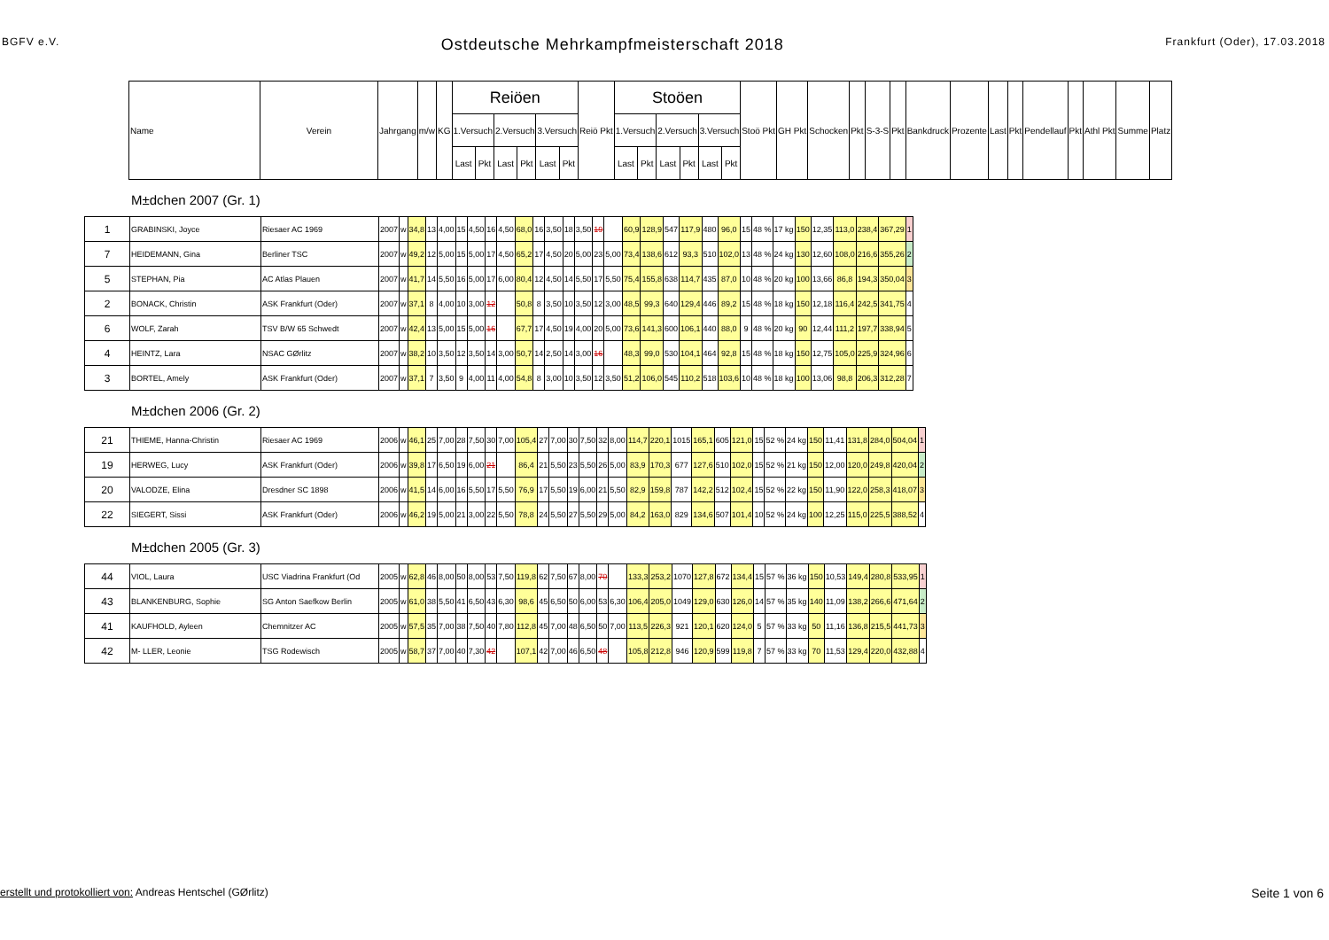BGFV e.V. Ostdeutsche Mehrkampfmeisterschaft 2018 Frankfurt (Oder), 17.03.2018
| Name | Verein | Jahrgang | m/w | KG | Reiöen | | | | | | Reiö Pkt | Stoöen | | | | | | Stoö Pkt | GH Pkt | Schocken | Pkt | S-3-S | Pkt | Bankdruck | Prozente | Last | Pkt | Pendellauf | Pkt | Athl Pkt | Summe | Platz |
| --- | --- | --- | --- | --- | --- | --- | --- | --- | --- | --- | --- | --- | --- | --- | --- | --- | --- | --- | --- | --- | --- | --- | --- | --- | --- | --- | --- | --- | --- | --- | --- | --- |
| | | | | | 1.Versuch | | 2.Versuch | | 3.Versuch | | | 1.Versuch | | 2.Versuch | | 3.Versuch | | | | | | | | | | | | | | | | |
| | | | | | Last | Pkt | Last | Pkt | Last | Pkt | | Last | Pkt | Last | Pkt | Last | Pkt | | | | | | | | | | | | | | | |
M±dchen 2007 (Gr. 1)
| 1 | GRABINSKI, Joyce | Riesaer AC 1969 | 2007 | w | 34,8 | 13 | 4,00 | 15 | 4,50 | 16 | 4,50 | 68,0 | 16 | 3,50 | 18 | 3,50 | 19 | | 60,9 | 128,9 | 547 | 117,9 | 480 | 96,0 | 15 | 48 % | 17 kg | 150 | 12,35 | 113,0 | 238,4 | 367,29 | 1 |
| 7 | HEIDEMANN, Gina | Berliner TSC | 2007 | w | 49,2 | 12 | 5,00 | 15 | 5,00 | 17 | 4,50 | 65,2 | 17 | 4,50 | 20 | 5,00 | 23 | 5,00 | 73,4 | 138,6 | 612 | 93,3 | 510 | 102,0 | 13 | 48 % | 24 kg | 130 | 12,60 | 108,0 | 216,6 | 355,26 | 2 |
| 5 | STEPHAN, Pia | AC Atlas Plauen | 2007 | w | 41,7 | 14 | 5,50 | 16 | 5,00 | 17 | 6,00 | 80,4 | 12 | 4,50 | 14 | 5,50 | 17 | 5,50 | 75,4 | 155,8 | 638 | 114,7 | 435 | 87,0 | 10 | 48 % | 20 kg | 100 | 13,66 | 86,8 | 194,3 | 350,04 | 3 |
| 2 | BONACK, Christin | ASK Frankfurt (Oder) | 2007 | w | 37,1 | 8 | 4,00 | 10 | 3,00 | 12 | | 50,8 | 8 | 3,50 | 10 | 3,50 | 12 | 3,00 | 48,5 | 99,3 | 640 | 129,4 | 446 | 89,2 | 15 | 48 % | 18 kg | 150 | 12,18 | 116,4 | 242,5 | 341,75 | 4 |
| 6 | WOLF, Zarah | TSV B/W 65 Schwedt | 2007 | w | 42,4 | 13 | 5,00 | 15 | 5,00 | 16 | | 67,7 | 17 | 4,50 | 19 | 4,00 | 20 | 5,00 | 73,6 | 141,3 | 600 | 106,1 | 440 | 88,0 | 9 | 48 % | 20 kg | 90 | 12,44 | 111,2 | 197,7 | 338,94 | 5 |
| 4 | HEINTZ, Lara | NSAC GØrlitz | 2007 | w | 38,2 | 10 | 3,50 | 12 | 3,50 | 14 | 3,00 | 50,7 | 14 | 2,50 | 14 | 3,00 | 16 | | 48,3 | 99,0 | 530 | 104,1 | 464 | 92,8 | 15 | 48 % | 18 kg | 150 | 12,75 | 105,0 | 225,9 | 324,96 | 6 |
| 3 | BORTEL, Amely | ASK Frankfurt (Oder) | 2007 | w | 37,1 | 7 | 3,50 | 9 | 4,00 | 11 | 4,00 | 54,8 | 8 | 3,00 | 10 | 3,50 | 12 | 3,50 | 51,2 | 106,0 | 545 | 110,2 | 518 | 103,6 | 10 | 48 % | 18 kg | 100 | 13,06 | 98,8 | 206,3 | 312,28 | 7 |
M±dchen 2006 (Gr. 2)
| 21 | THIEME, Hanna-Christin | Riesaer AC 1969 | 2006 | w | 46,1 | 25 | 7,00 | 28 | 7,50 | 30 | 7,00 | 105,4 | 27 | 7,00 | 30 | 7,50 | 32 | 8,00 | 114,7 | 220,1 | 1015 | 165,1 | 605 | 121,0 | 15 | 52 % | 24 kg | 150 | 11,41 | 131,8 | 284,0 | 504,04 | 1 |
| 19 | HERWEG, Lucy | ASK Frankfurt (Oder) | 2006 | w | 39,8 | 17 | 6,50 | 19 | 6,00 | 21 | | 86,4 | 21 | 5,50 | 23 | 5,50 | 26 | 5,00 | 83,9 | 170,3 | 677 | 127,6 | 510 | 102,0 | 15 | 52 % | 21 kg | 150 | 12,00 | 120,0 | 249,8 | 420,04 | 2 |
| 20 | VALODZE, Elina | Dresdner SC 1898 | 2006 | w | 41,5 | 14 | 6,00 | 16 | 5,50 | 17 | 5,50 | 76,9 | 17 | 5,50 | 19 | 6,00 | 21 | 5,50 | 82,9 | 159,8 | 787 | 142,2 | 512 | 102,4 | 15 | 52 % | 22 kg | 150 | 11,90 | 122,0 | 258,3 | 418,07 | 3 |
| 22 | SIEGERT, Sissi | ASK Frankfurt (Oder) | 2006 | w | 46,2 | 19 | 5,00 | 21 | 3,00 | 22 | 5,50 | 78,8 | 24 | 5,50 | 27 | 5,50 | 29 | 5,00 | 84,2 | 163,0 | 829 | 134,6 | 507 | 101,4 | 10 | 52 % | 24 kg | 100 | 12,25 | 115,0 | 225,5 | 388,52 | 4 |
M±dchen 2005 (Gr. 3)
| 44 | VIOL, Laura | USC Viadrina Frankfurt (Od | 2005 | w | 62,8 | 46 | 8,00 | 50 | 8,00 | 53 | 7,50 | 119,8 | 62 | 7,50 | 67 | 8,00 | 70 | | 133,3 | 253,2 | 1070 | 127,8 | 672 | 134,4 | 15 | 57 % | 36 kg | 150 | 10,53 | 149,4 | 280,8 | 533,95 | 1 |
| 43 | BLANKENBURG, Sophie | SG Anton Saefkow Berlin | 2005 | w | 61,0 | 38 | 5,50 | 41 | 6,50 | 43 | 6,30 | 98,6 | 45 | 6,50 | 50 | 6,00 | 53 | 6,30 | 106,4 | 205,0 | 1049 | 129,0 | 630 | 126,0 | 14 | 57 % | 35 kg | 140 | 11,09 | 138,2 | 266,6 | 471,64 | 2 |
| 41 | KAUFHOLD, Ayleen | Chemnitzer AC | 2005 | w | 57,5 | 35 | 7,00 | 38 | 7,50 | 40 | 7,80 | 112,8 | 45 | 7,00 | 48 | 6,50 | 50 | 7,00 | 113,5 | 226,3 | 921 | 120,1 | 620 | 124,0 | 5 | 57 % | 33 kg | 50 | 11,16 | 136,8 | 215,5 | 441,73 | 3 |
| 42 | M- LLER, Leonie | TSG Rodewisch | 2005 | w | 58,7 | 37 | 7,00 | 40 | 7,30 | 42 | | 107,1 | 42 | 7,00 | 46 | 6,50 | 48 | | 105,8 | 212,8 | 946 | 120,9 | 599 | 119,8 | 7 | 57 % | 33 kg | 70 | 11,53 | 129,4 | 220,0 | 432,88 | 4 |
erstellt und protokolliert von: Andreas Hentschel (GØrlitz) Seite 1 von 6